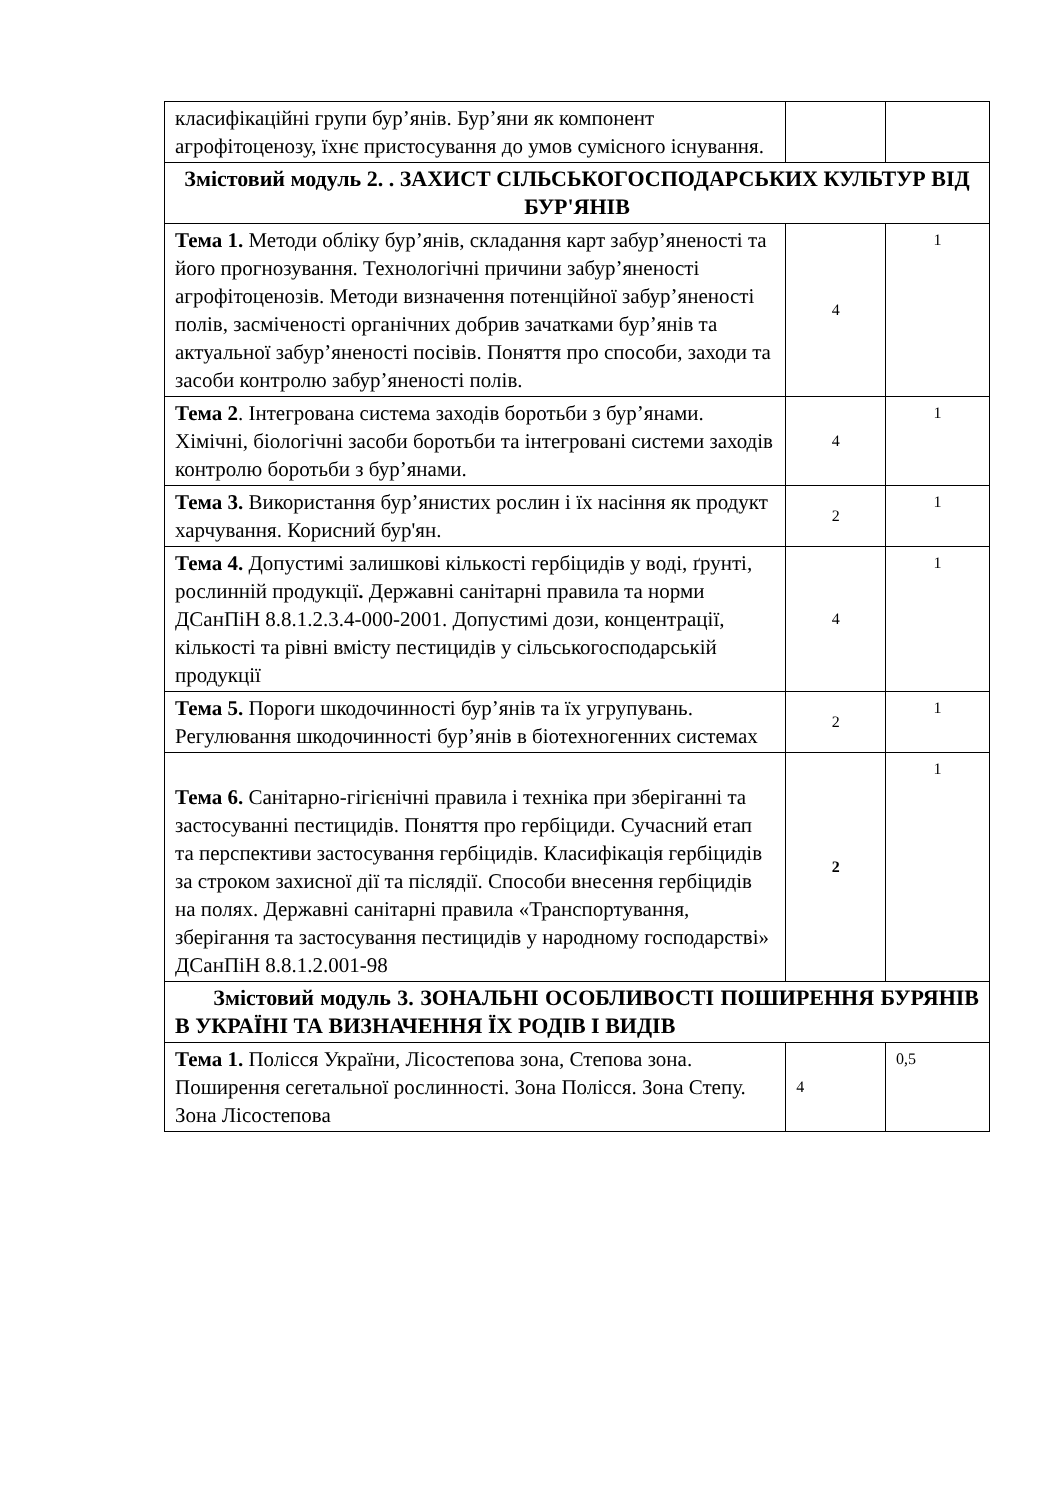| класифікаційні групи бур’янів. Бур’яни як компонент агрофітоценозу, їхнє пристосування до умов сумісного існування. | | |
| Змістовий модуль 2. . ЗАХИСТ СІЛЬСЬКОГОСПОДАРСЬКИХ КУЛЬТУР ВІД БУР'ЯНІВ | | |
| Тема 1. Методи обліку бур’янів, складання карт забур’яненості та його прогнозування. Технологічні причини забур’яненості агрофітоценозів. Методи визначення потенційної забур’яненості полів, засміченості органічних добрив зачатками бур’янів та актуальної забур’яненості посівів. Поняття про способи, заходи та засоби контролю забур’яненості полів. | 4 | 1 |
| Тема 2 . Інтегрована система заходів боротьби з бур’янами. Хімічні, біологічні засоби боротьби та інтегровані системи заходів контролю боротьби з бур’янами. | 4 | 1 |
| Тема 3. Використання бур’янистих рослин і їх насіння як продукт харчування. Корисний бур'ян. | 2 | 1 |
| Тема 4. Допустимі залишкові кількості гербіцидів у воді, ґрунті, рослинній продукції . Державні санітарні правила та норми ДСанПіН 8.8.1.2.3.4-000-2001. Допустимі дози, концентрації, кількості та рівні вмісту пестицидів у сільськогосподарській продукції | 4 | 1 |
| Тема 5. Пороги шкодочинності бур’янів та їх угрупувань. Регулювання шкодочинності бур’янів в біотехногенних системах | 2 | 1 |
| Тема 6. Санітарно-гігієнічні правила і техніка при зберіганні та застосуванні пестицидів. Поняття про гербіциди. Сучасний етап та перспективи застосування гербіцидів. Класифікація гербіцидів за строком захисної дії та післядії. Способи внесення гербіцидів на полях. Державні санітарні правила «Транспортування, зберігання та застосування пестицидів у народному господарстві» ДСанПіН 8.8.1.2.001-98 | 2 | 1 |
| Змістовий модуль 3. ЗОНАЛЬНІ ОСОБЛИВОСТІ ПОШИРЕННЯ БУРЯНІВ В УКРАЇНІ ТА ВИЗНАЧЕННЯ ЇХ РОДІВ І ВИДІВ | | |
| Тема 1. Полісся України, Лісостепова зона, Степова зона. Поширення сегетальної рослинності. Зона Полісся. Зона Степу. Зона Лісостепова | 4 | 0,5 |